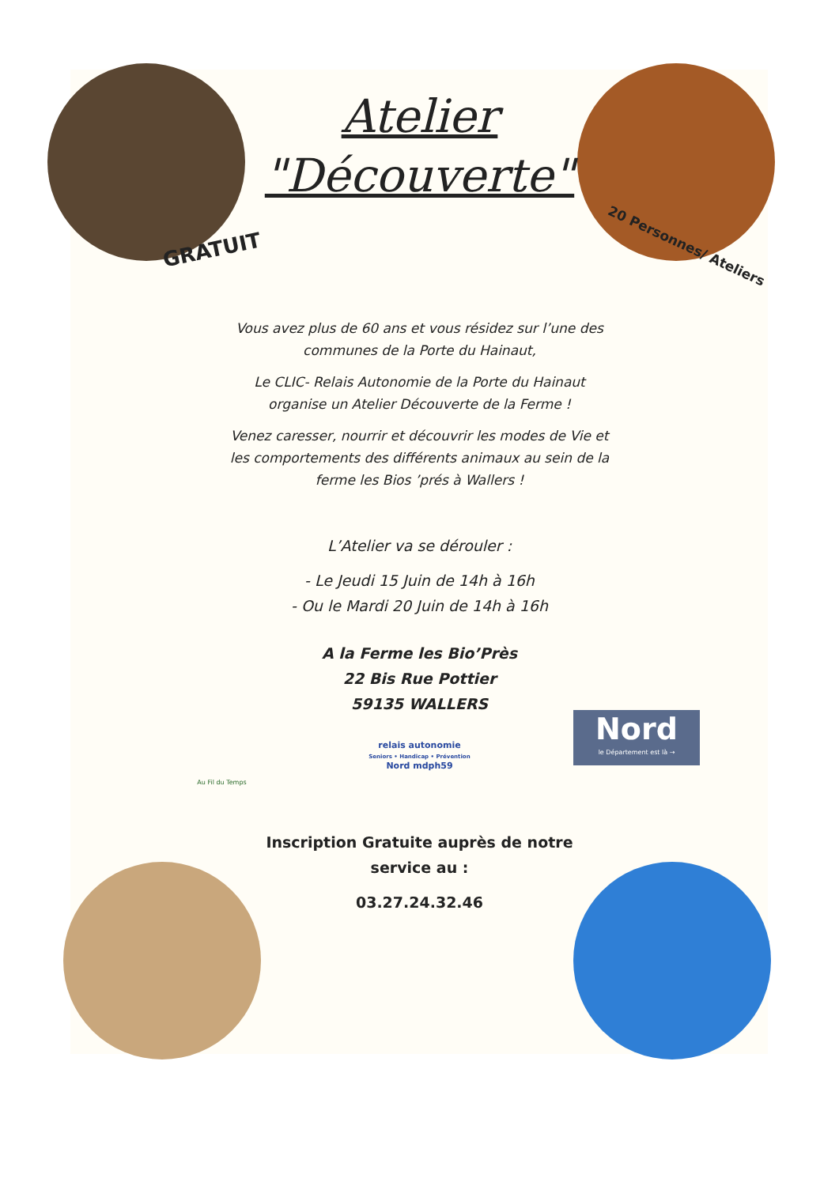Atelier
"Découverte"
GRATUIT 20 Personnes/ Ateliers
Vous avez plus de 60 ans et vous résidez sur l’une des
communes de la Porte du Hainaut,
Le CLIC- Relais Autonomie de la Porte du Hainaut
organise un Atelier Découverte de la Ferme !
Venez caresser, nourrir et découvrir les modes de Vie et
les comportements des différents animaux au sein de la
ferme les Bios ’prés à Wallers !
L’Atelier va se dérouler :
- Le Jeudi 15 Juin de 14h à 16h
- Ou le Mardi 20 Juin de 14h à 16h
A la Ferme les Bio’Près
22 Bis Rue Pottier
59135 WALLERS
Nord
le Département est là →
relais autonomie
Seniors • Handicap • Prévention
Nord mdph59
Au Fil du Temps
Inscription Gratuite auprès de notre
service au :
03.27.24.32.46